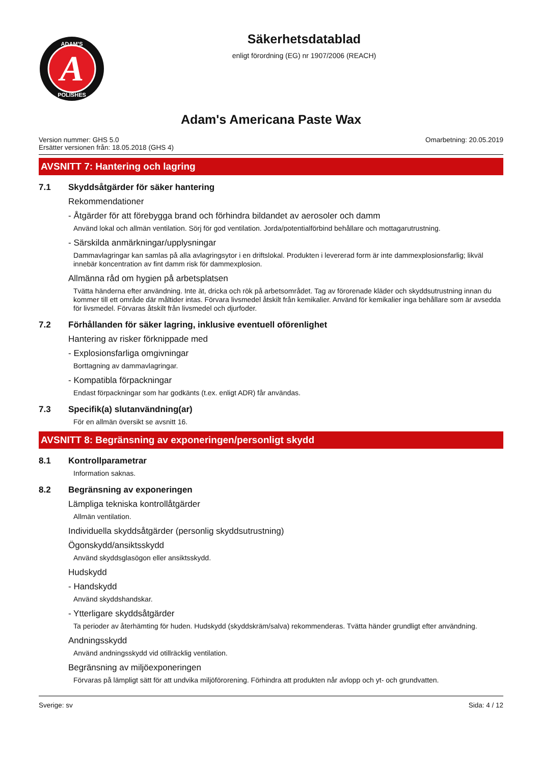A
ADAM'S
POLISHES
Säkerhetsdatablad
enligt förordning (EG) nr 1907/2006 (REACH)
Adam's Americana Paste Wax
Version nummer: GHS 5.0
Ersätter versionen från: 18.05.2018 (GHS 4)
Omarbetning: 20.05.2019
AVSNITT 7: Hantering och lagring
7.1 Skyddsåtgärder för säker hantering
Rekommendationer
- Åtgärder för att förebygga brand och förhindra bildandet av aerosoler och damm
Använd lokal och allmän ventilation. Sörj för god ventilation. Jorda/potentialförbind behållare och mottagarutrustning.
- Särskilda anmärkningar/upplysningar
Dammavlagringar kan samlas på alla avlagringsytor i en driftslokal. Produkten i levererad form är inte dammexplosionsfarlig; likväl innebär koncentration av fint damm risk för dammexplosion.
Allmänna råd om hygien på arbetsplatsen
Tvätta händerna efter användning. Inte ät, dricka och rök på arbetsområdet. Tag av förorenade kläder och skyddsutrustning innan du kommer till ett område där måltider intas. Förvara livsmedel åtskilt från kemikalier. Använd för kemikalier inga behållare som är avsedda för livsmedel. Förvaras åtskilt från livsmedel och djurfoder.
7.2 Förhållanden för säker lagring, inklusive eventuell oförenlighet
Hantering av risker förknippade med
- Explosionsfarliga omgivningar
Borttagning av dammavlagringar.
- Kompatibla förpackningar
Endast förpackningar som har godkänts (t.ex. enligt ADR) får användas.
7.3 Specifik(a) slutanvändning(ar)
För en allmän översikt se avsnitt 16.
AVSNITT 8: Begränsning av exponeringen/personligt skydd
8.1 Kontrollparametrar
Information saknas.
8.2 Begränsning av exponeringen
Lämpliga tekniska kontrollåtgärder
Allmän ventilation.
Individuella skyddsåtgärder (personlig skyddsutrustning)
Ögonskydd/ansiktsskydd
Använd skyddsglasögon eller ansiktsskydd.
Hudskydd
- Handskydd
Använd skyddshandskar.
- Ytterligare skyddsåtgärder
Ta perioder av återhämting för huden. Hudskydd (skyddskräm/salva) rekommenderas. Tvätta händer grundligt efter användning.
Andningsskydd
Använd andningsskydd vid otillräcklig ventilation.
Begränsning av miljöexponeringen
Förvaras på lämpligt sätt för att undvika miljöförorening. Förhindra att produkten når avlopp och yt- och grundvatten.
Sverige: sv Sida: 4 / 12